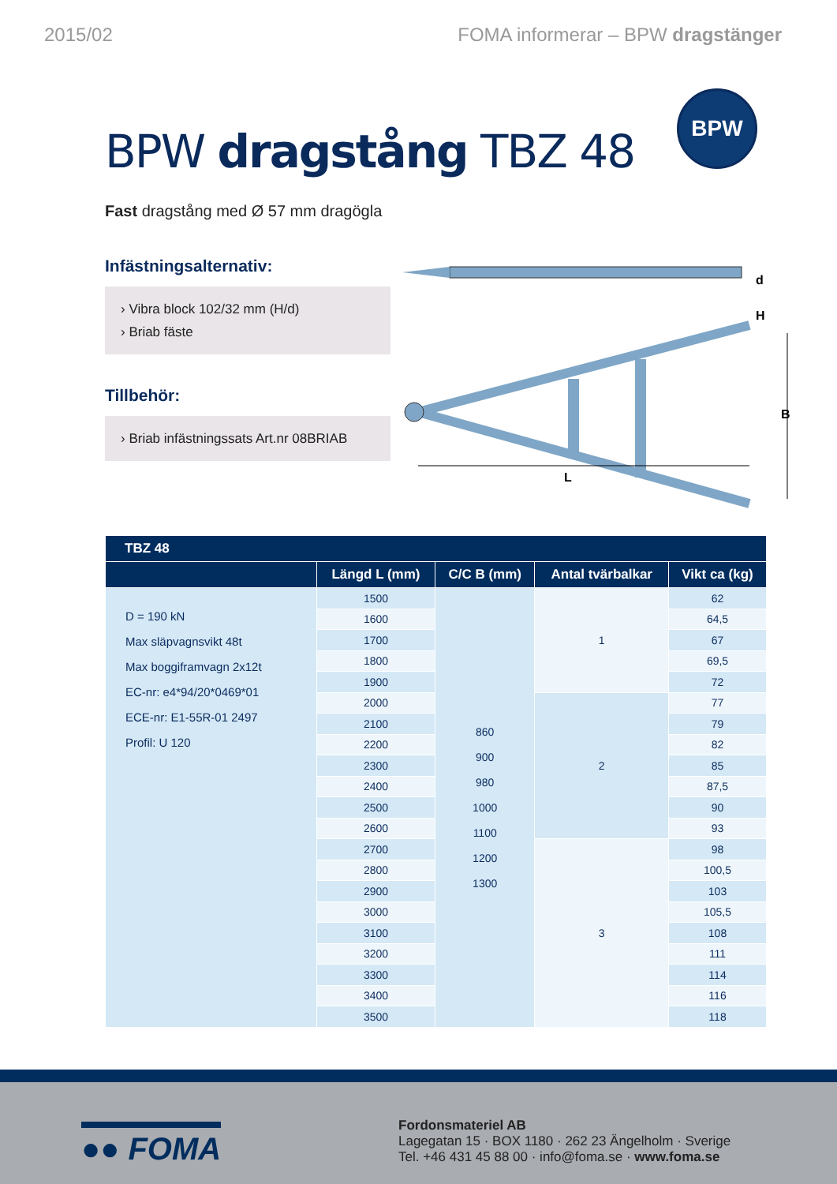2015/02 FOMA informerar – BPW dragstänger
BPW
BPW dragstång TBZ 48
Fast dragstång med Ø 57 mm dragögla
Infästningsalternativ:
› Vibra block 102/32 mm (H/d)
› Briab fäste
Tillbehör:
› Briab infästningssats Art.nr 08BRIAB
L
B
d
H
| TBZ 48 | | | | |
| --- | --- | --- | --- | --- |
| | Längd L (mm) | C/C B (mm) | Antal tvärbalkar | Vikt ca (kg) |
| D = 190 kN Max släpvagnsvikt 48t Max boggiframvagn 2x12t EC-nr: e4*94/20*0469*01 ECE-nr: E1-55R-01 2497 Profil: U 120 | 1500 | 860 900 980 1000 1100 1200 1300 | 1 | 62 |
| | 1600 | | | 64,5 |
| | 1700 | | | 67 |
| | 1800 | | | 69,5 |
| | 1900 | | | 72 |
| | 2000 | | 2 | 77 |
| | 2100 | | | 79 |
| | 2200 | | | 82 |
| | 2300 | | | 85 |
| | 2400 | | | 87,5 |
| | 2500 | | | 90 |
| | 2600 | | | 93 |
| | 2700 | | 3 | 98 |
| | 2800 | | | 100,5 |
| | 2900 | | | 103 |
| | 3000 | | | 105,5 |
| | 3100 | | | 108 |
| | 3200 | | | 111 |
| | 3300 | | | 114 |
| | 3400 | | | 116 |
| | 3500 | | | 118 |
●● FOMA
Fordonsmateriel AB
Lagegatan 15 · BOX 1180 · 262 23 Ängelholm · Sverige
Tel. +46 431 45 88 00 · info@foma.se · www.foma.se